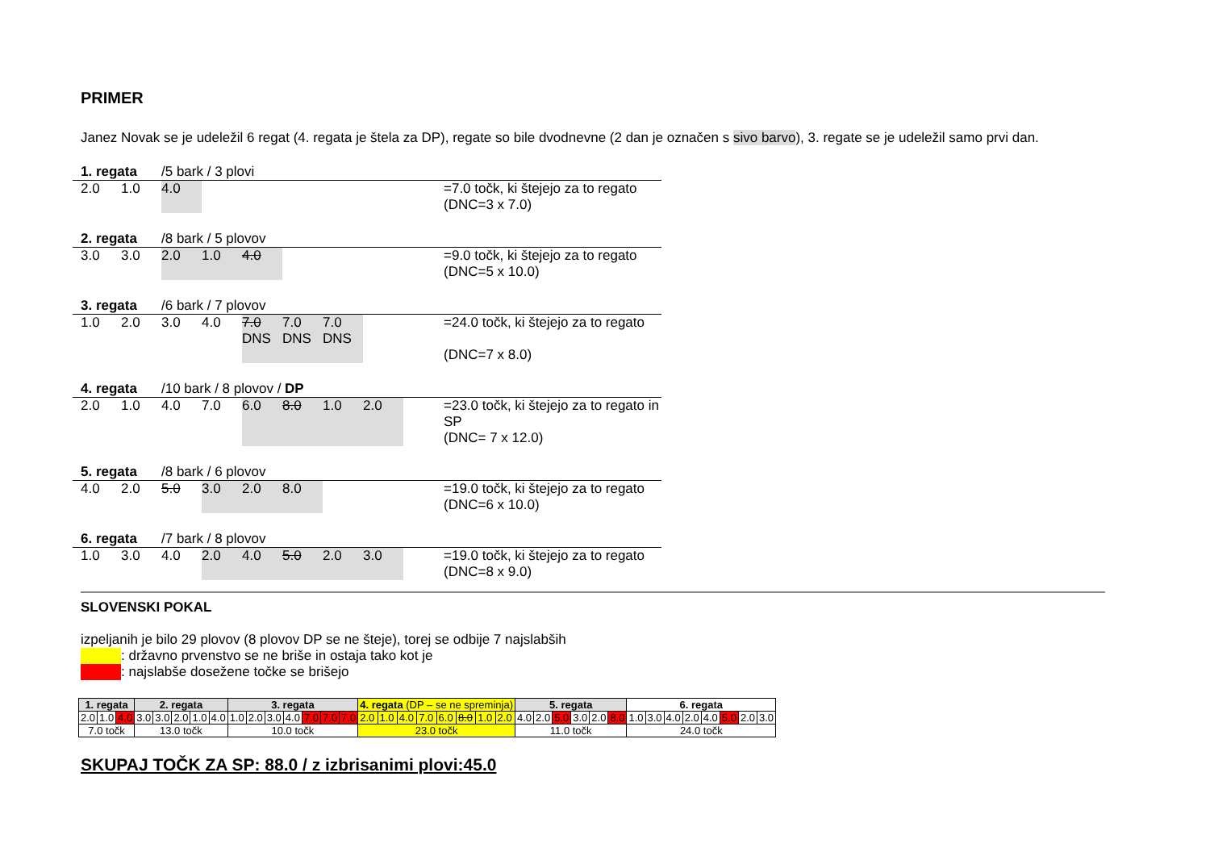PRIMER
Janez Novak se je udeležil 6 regat (4. regata je štela za DP), regate so bile dvodnevne (2 dan je označen s sivo barvo), 3. regate se je udeležil samo prvi dan.
1. regata /5 bark / 3 plovi
2.0 1.0 4.0 =7.0 točk, ki štejejo za to regato
(DNC=3 x 7.0)
2. regata /8 bark / 5 plovov
3.0 3.0 2.0 1.0 4.0 =9.0 točk, ki štejejo za to regato
(DNC=5 x 10.0)
3. regata /6 bark / 7 plovov
1.0 2.0 3.0 4.0 7.0 DNS 7.0 DNS 7.0 DNS
=24.0 točk, ki štejejo za to regato
(DNC=7 x 8.0)
4. regata /10 bark / 8 plovov / DP
2.0 1.0 4.0 7.0 6.0 8.0 1.0 2.0 =23.0 točk, ki štejejo za to regato in SP
(DNC= 7 x 12.0)
5. regata /8 bark / 6 plovov
4.0 2.0 5.0 3.0 2.0 8.0 =19.0 točk, ki štejejo za to regato
(DNC=6 x 10.0)
6. regata /7 bark / 8 plovov
1.0 3.0 4.0 2.0 4.0 5.0 2.0 3.0 =19.0 točk, ki štejejo za to regato
(DNC=8 x 9.0)
SLOVENSKI POKAL
izpeljanih je bilo 29 plovov (8 plovov DP se ne šteje), torej se odbije 7 najslabših
: državno prvenstvo se ne briše in ostaja tako kot je
: najslabše dosežene točke se brišejo
| 1. regata | | | 2. regata | | | | | 3. regata | | | | | | | 4. regata (DP – se ne spreminja) | | | | | | | | 5. regata | | | | | | 6. regata | | | | | | | |
| 2.0 | 1.0 | 4.0 | 3.0 | 3.0 | 2.0 | 1.0 | 4.0 | 1.0 | 2.0 | 3.0 | 4.0 | 7.0 | 7.0 | 7.0 | 2.0 | 1.0 | 4.0 | 7.0 | 6.0 | 8.0 | 1.0 | 2.0 | 4.0 | 2.0 | 5.0 | 3.0 | 2.0 | 8.0 | 1.0 | 3.0 | 4.0 | 2.0 | 4.0 | 5.0 | 2.0 | 3.0 |
| 7.0 točk | | | 13.0 točk | | | | | 10.0 točk | | | | | | | 23.0 točk | | | | | | | | 11.0 točk | | | | | | 24.0 točk | | | | | | | |
SKUPAJ TOČK ZA SP: 88.0 / z izbrisanimi plovi:45.0